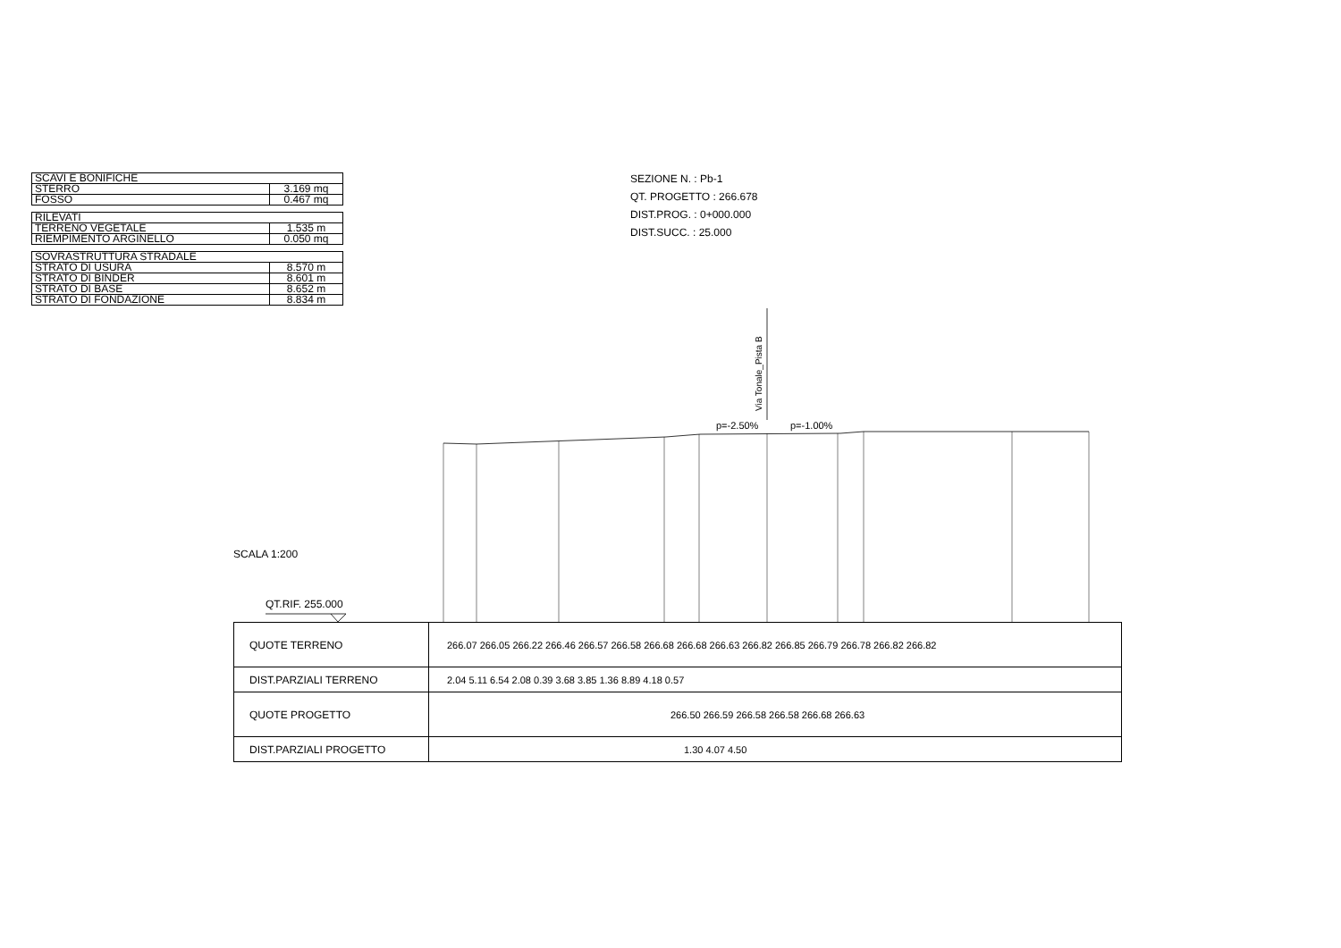| SCAVI E BONIFICHE | |
| STERRO | 3.169 mq |
| FOSSO | 0.467 mq |
| RILEVATI | |
| TERRENO VEGETALE | 1.535 m |
| RIEMPIMENTO ARGINELLO | 0.050 mq |
| SOVRASTRUTTURA STRADALE | |
| STRATO DI USURA | 8.570 m |
| STRATO DI BINDER | 8.601 m |
| STRATO DI BASE | 8.652 m |
| STRATO DI FONDAZIONE | 8.834 m |
SEZIONE N. : Pb-1
QT. PROGETTO : 266.678
DIST.PROG. : 0+000.000
DIST.SUCC. : 25.000
p=-2.50% p=-1.00%
Via Tonale_Pista B
SCALA 1:200
QT.RIF. 255.000
| QUOTE TERRENO | 266.07 266.05 266.22 266.46 266.57 266.58 266.68 266.68 266.63 266.82 266.85 266.79 266.78 266.82 266.82 |
| DIST.PARZIALI TERRENO | 2.04 5.11 6.54 2.08 0.39 3.68 3.85 1.36 8.89 4.18 0.57 |
| QUOTE PROGETTO | 266.50 266.59 266.58 266.58 266.68 266.63 |
| DIST.PARZIALI PROGETTO | 1.30 4.07 4.50 |